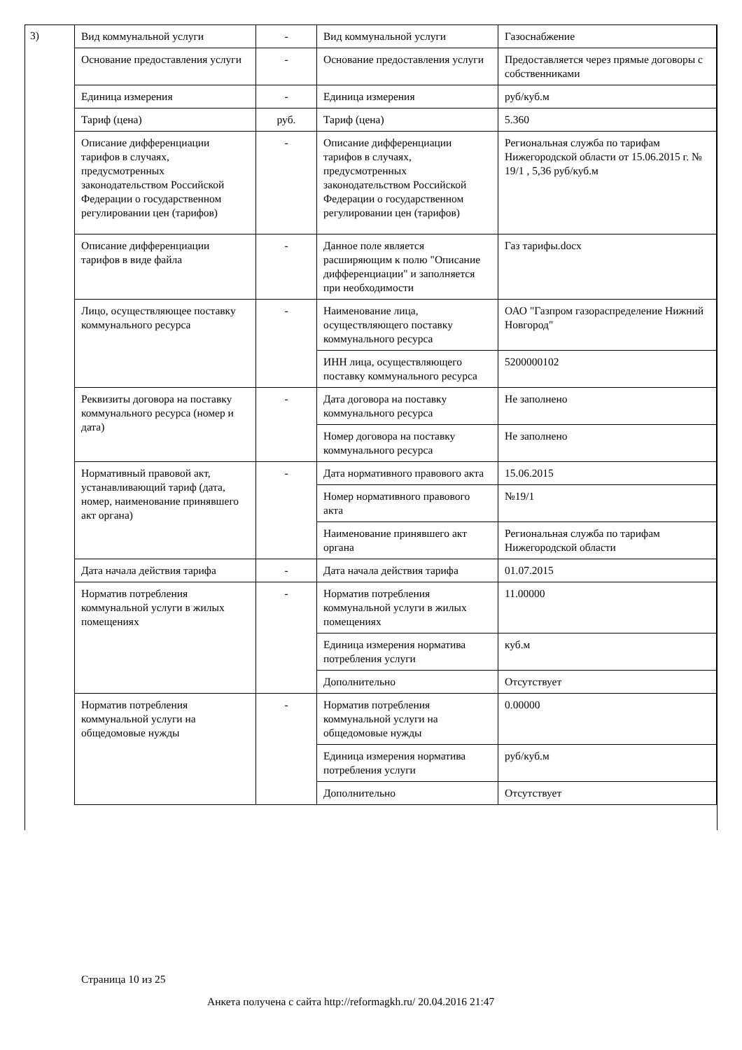3)
| Вид коммунальной услуги | - | Вид коммунальной услуги | Газоснабжение |
| Основание предоставления услуги | - | Основание предоставления услуги | Предоставляется через прямые договоры с собственниками |
| Единица измерения | - | Единица измерения | руб/куб.м |
| Тариф (цена) | руб. | Тариф (цена) | 5.360 |
| Описание дифференциации тарифов в случаях, предусмотренных законодательством Российской Федерации о государственном регулировании цен (тарифов) | - | Описание дифференциации тарифов в случаях, предусмотренных законодательством Российской Федерации о государственном регулировании цен (тарифов) | Региональная служба по тарифам Нижегородской области от 15.06.2015 г. № 19/1 , 5,36 руб/куб.м |
| Описание дифференциации тарифов в виде файла | - | Данное поле является расширяющим к полю "Описание дифференциации" и заполняется при необходимости | Газ тарифы.docx |
| Лицо, осуществляющее поставку коммунального ресурса | - | Наименование лица, осуществляющего поставку коммунального ресурса | ОАО "Газпром газораспределение Нижний Новгород" |
| | | ИНН лица, осуществляющего поставку коммунального ресурса | 5200000102 |
| Реквизиты договора на поставку коммунального ресурса (номер и дата) | - | Дата договора на поставку коммунального ресурса | Не заполнено |
| | | Номер договора на поставку коммунального ресурса | Не заполнено |
| Нормативный правовой акт, устанавливающий тариф (дата, номер, наименование принявшего акт органа) | - | Дата нормативного правового акта | 15.06.2015 |
| | | Номер нормативного правового акта | №19/1 |
| | | Наименование принявшего акт органа | Региональная служба по тарифам Нижегородской области |
| Дата начала действия тарифа | - | Дата начала действия тарифа | 01.07.2015 |
| Норматив потребления коммунальной услуги в жилых помещениях | - | Норматив потребления коммунальной услуги в жилых помещениях | 11.00000 |
| | | Единица измерения норматива потребления услуги | куб.м |
| | | Дополнительно | Отсутствует |
| Норматив потребления коммунальной услуги на общедомовые нужды | - | Норматив потребления коммунальной услуги на общедомовые нужды | 0.00000 |
| | | Единица измерения норматива потребления услуги | руб/куб.м |
| | | Дополнительно | Отсутствует |
Страница 10 из 25
Анкета получена с сайта http://reformagkh.ru/ 20.04.2016 21:47